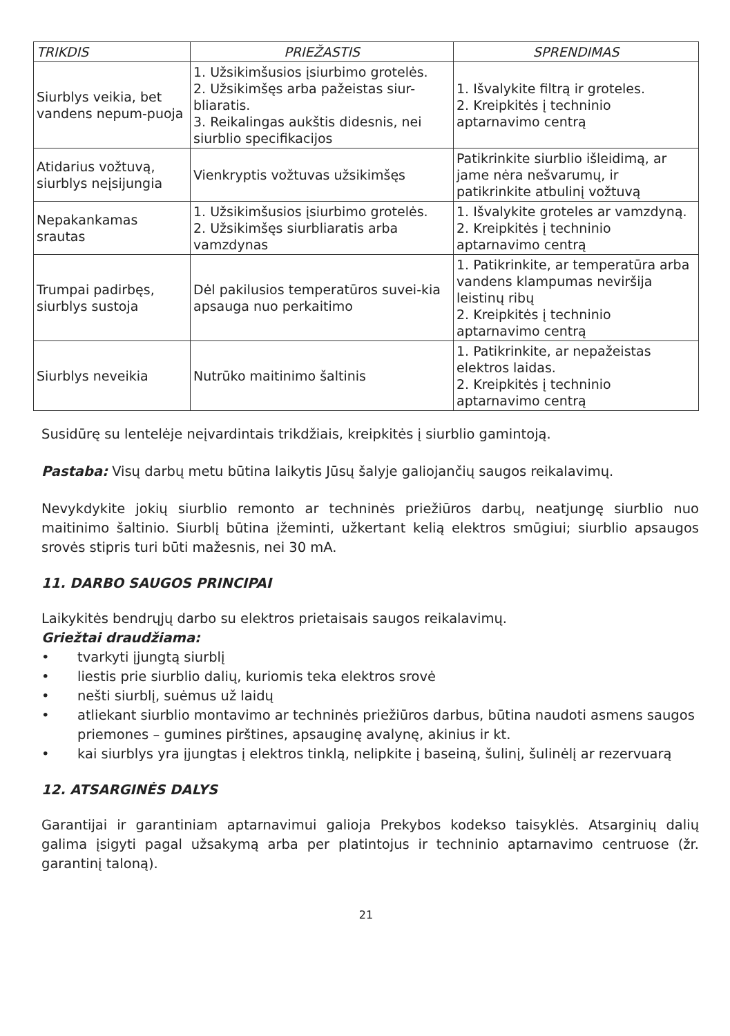| TRIKDIS | PRIEŽASTIS | SPRENDIMAS |
| --- | --- | --- |
| Siurblys veikia, bet vandens nepum-puoja | 1. Užsikimšusios įsiurbimo grotelės. 2. Užsikimšęs arba pažeistas siur-bliaratis. 3. Reikalingas aukštis didesnis, nei siurblio specifikacijos | 1. Išvalykite filtrą ir groteles. 2. Kreipkitės į techninio aptarnavimo centrą |
| Atidarius vožtuvą, siurblys neįsijungia | Vienkryptis vožtuvas užsikimšęs | Patikrinkite siurblio išleidimą, ar jame nėra nešvarumų, ir patikrinkite atbulinį vožtuvą |
| Nepakankamas srautas | 1. Užsikimšusios įsiurbimo grotelės. 2. Užsikimšęs siurbliaratis arba vamzdynas | 1. Išvalykite groteles ar vamzdyną. 2. Kreipkitės į techninio aptarnavimo centrą |
| Trumpai padirbęs, siurblys sustoja | Dėl pakilusios temperatūros suvei-kia apsauga nuo perkaitimo | 1. Patikrinkite, ar temperatūra arba vandens klampumas neviršija leistinų ribų 2. Kreipkitės į techninio aptarnavimo centrą |
| Siurblys neveikia | Nutrūko maitinimo šaltinis | 1. Patikrinkite, ar nepažeistas elektros laidas. 2. Kreipkitės į techninio aptarnavimo centrą |
Susidūrę su lentelėje neįvardintais trikdžiais, kreipkitės į siurblio gamintoją.
Pastaba: Visų darbų metu būtina laikytis Jūsų šalyje galiojančių saugos reikalavimų.
Nevykdykite jokių siurblio remonto ar techninės priežiūros darbų, neatjungę siurblio nuo maitinimo šaltinio. Siurblį būtina įžeminti, užkertant kelią elektros smūgiui; siurblio apsaugos srovės stipris turi būti mažesnis, nei 30 mA.
11. DARBO SAUGOS PRINCIPAI
Laikykitės bendrųjų darbo su elektros prietaisais saugos reikalavimų.
Griežtai draudžiama:
• tvarkyti įjungtą siurblį
• liestis prie siurblio dalių, kuriomis teka elektros srovė
• nešti siurblį, suėmus už laidų
• atliekant siurblio montavimo ar techninės priežiūros darbus, būtina naudoti asmens saugos priemones – gumines pirštines, apsauginę avalynę, akinius ir kt.
• kai siurblys yra įjungtas į elektros tinklą, nelipkite į baseiną, šulinį, šulinėlį ar rezervuarą
12. ATSARGINĖS DALYS
Garantijai ir garantiniam aptarnavimui galioja Prekybos kodekso taisyklės. Atsarginių dalių galima įsigyti pagal užsakymą arba per platintojus ir techninio aptarnavimo centruose (žr. garantinį taloną).
21